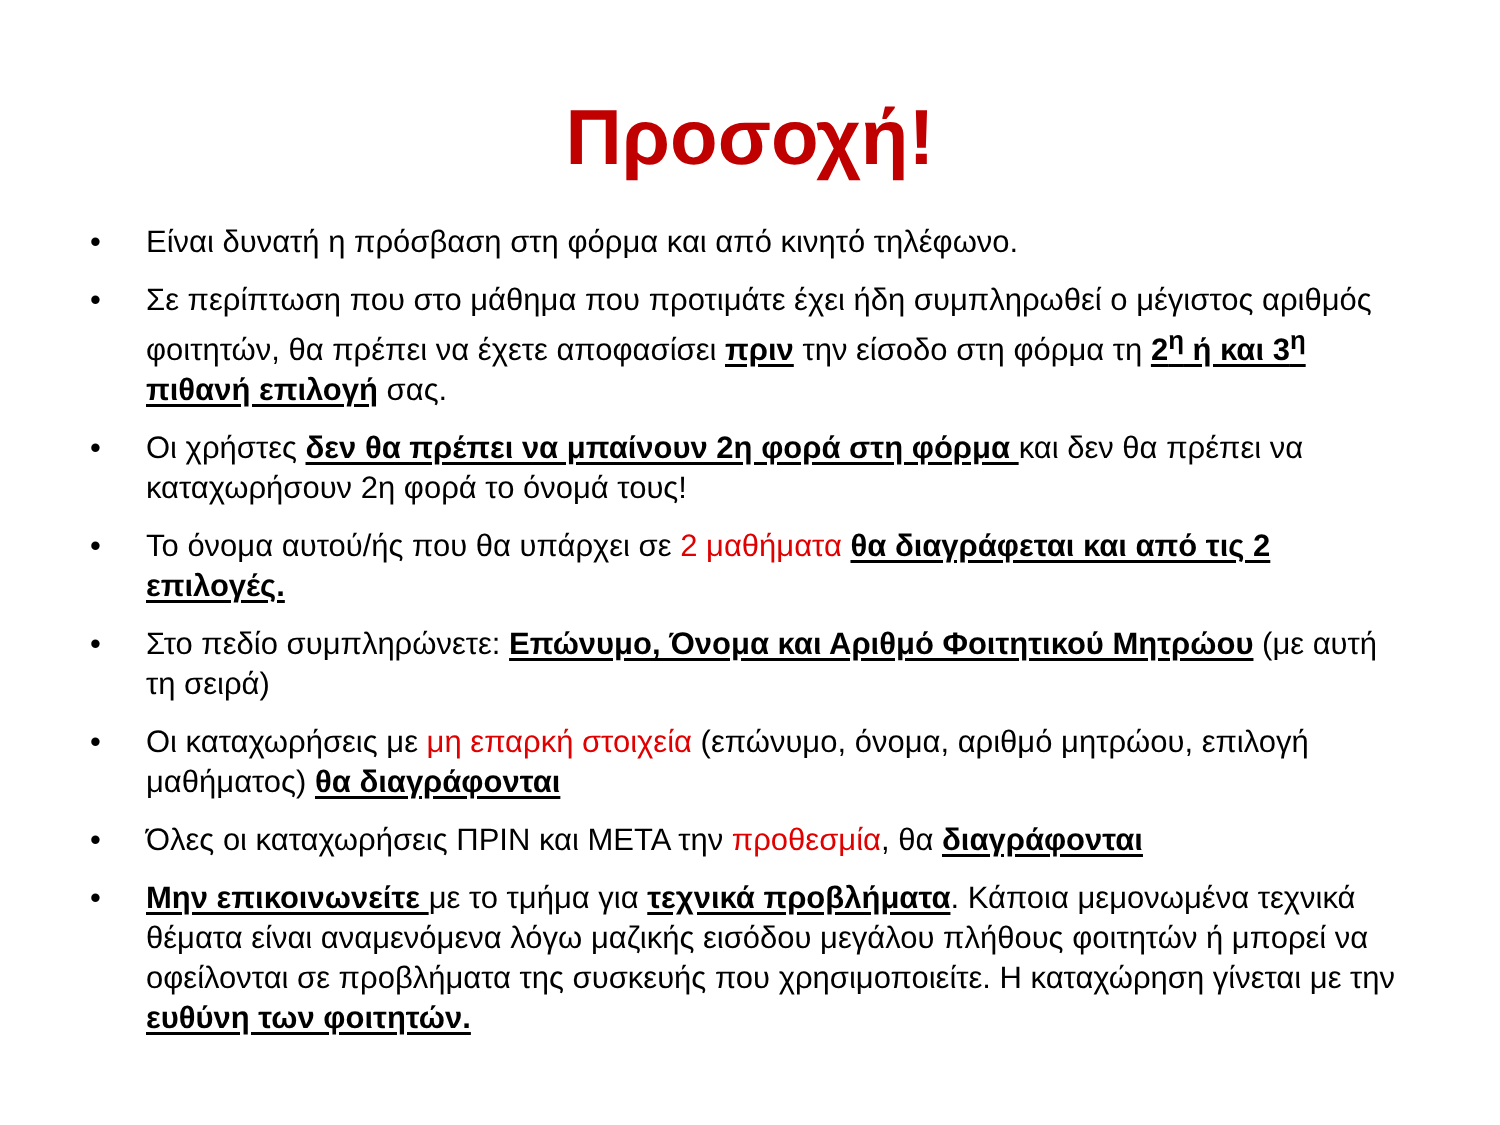Προσοχή!
• Είναι δυνατή η πρόσβαση στη φόρμα και από κινητό τηλέφωνο.
• Σε περίπτωση που στο μάθημα που προτιμάτε έχει ήδη συμπληρωθεί ο μέγιστος αριθμός φοιτητών, θα πρέπει να έχετε αποφασίσει πριν την είσοδο στη φόρμα τη 2<sup>η</sup> ή και 3<sup>η</sup> πιθανή επιλογή σας.
• Οι χρήστες δεν θα πρέπει να μπαίνουν 2η φορά στη φόρμα και δεν θα πρέπει να καταχωρήσουν 2η φορά το όνομά τους!
• Το όνομα αυτού/ής που θα υπάρχει σε 2 μαθήματα θα διαγράφεται και από τις 2 επιλογές.
• Στο πεδίο συμπληρώνετε: Επώνυμο, Όνομα και Αριθμό Φοιτητικού Μητρώου (με αυτή τη σειρά)
• Οι καταχωρήσεις με μη επαρκή στοιχεία (επώνυμο, όνομα, αριθμό μητρώου, επιλογή μαθήματος) θα διαγράφονται
• Όλες οι καταχωρήσεις ΠΡΙΝ και ΜΕΤΑ την προθεσμία, θα διαγράφονται
• Μην επικοινωνείτε με το τμήμα για τεχνικά προβλήματα. Κάποια μεμονωμένα τεχνικά θέματα είναι αναμενόμενα λόγω μαζικής εισόδου μεγάλου πλήθους φοιτητών ή μπορεί να οφείλονται σε προβλήματα της συσκευής που χρησιμοποιείτε. Η καταχώρηση γίνεται με την ευθύνη των φοιτητών.